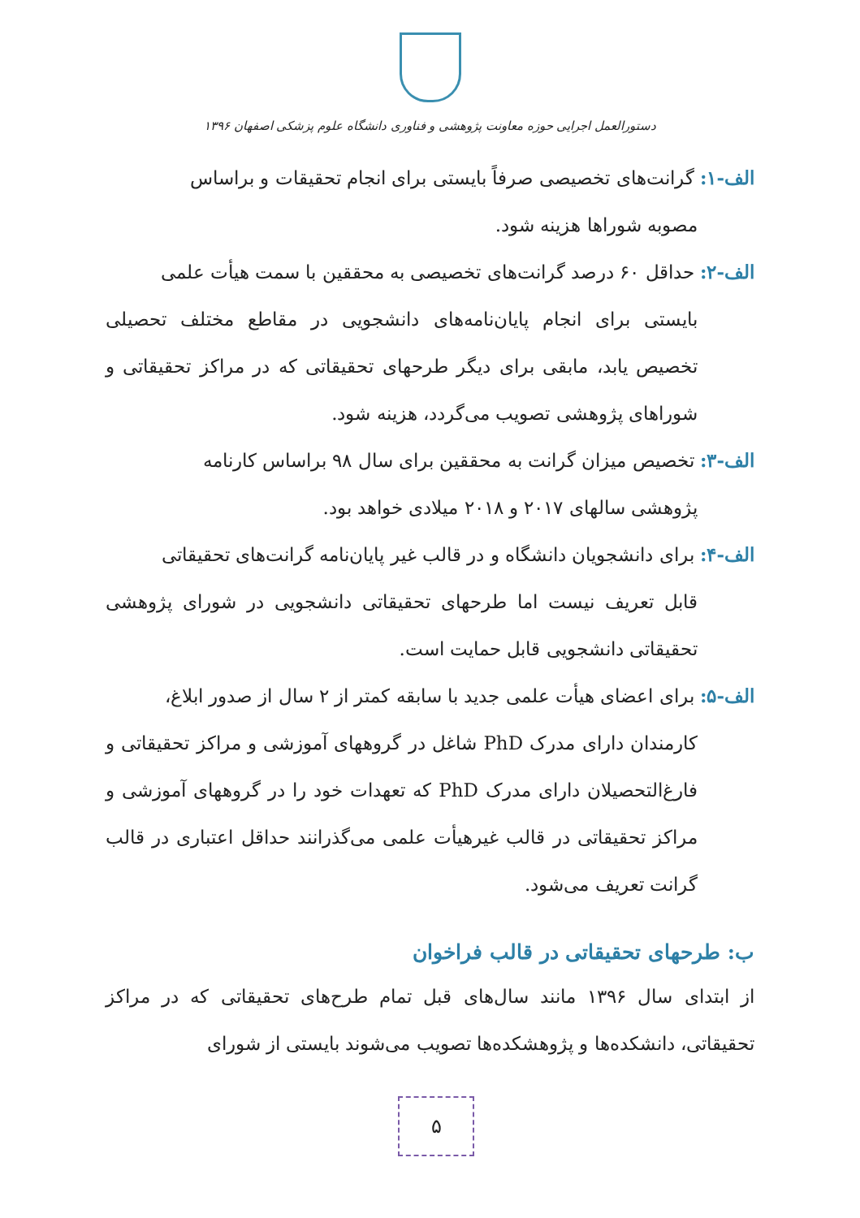دستورالعمل اجرایی حوزه معاونت پژوهشی و فناوری دانشگاه علوم پزشکی اصفهان ۱۳۹۶
الف-۱: گرانت‌های تخصیصی صرفاً بایستی برای انجام تحقیقات و براساس
مصوبه شوراها هزینه شود.
الف-۲: حداقل ۶۰ درصد گرانت‌های تخصیصی به محققین با سمت هیأت علمی
بایستی برای انجام پایان‌نامه‌های دانشجویی در مقاطع مختلف تحصیلی تخصیص یابد، مابقی برای دیگر طرحهای تحقیقاتی که در مراکز تحقیقاتی و شوراهای پژوهشی تصویب می‌گردد، هزینه شود.
الف-۳: تخصیص میزان گرانت به محققین برای سال ۹۸ براساس کارنامه
پژوهشی سالهای ۲۰۱۷ و ۲۰۱۸ میلادی خواهد بود.
الف-۴: برای دانشجویان دانشگاه و در قالب غیر پایان‌نامه گرانت‌های تحقیقاتی
قابل تعریف نیست اما طرحهای تحقیقاتی دانشجویی در شورای پژوهشی تحقیقاتی دانشجویی قابل حمایت است.
الف-۵: برای اعضای هیأت علمی جدید با سابقه کمتر از ۲ سال از صدور ابلاغ،
کارمندان دارای مدرک PhD شاغل در گروههای آموزشی و مراکز تحقیقاتی و فارغ‌التحصیلان دارای مدرک PhD که تعهدات خود را در گروههای آموزشی و مراکز تحقیقاتی در قالب غیرهیأت علمی می‌گذرانند حداقل اعتباری در قالب گرانت تعریف می‌شود.
ب: طرحهای تحقیقاتی در قالب فراخوان
از ابتدای سال ۱۳۹۶ مانند سال‌های قبل تمام طرح‌های تحقیقاتی که در مراکز تحقیقاتی، دانشکده‌ها و پژوهشکده‌ها تصویب می‌شوند بایستی از شورای
۵